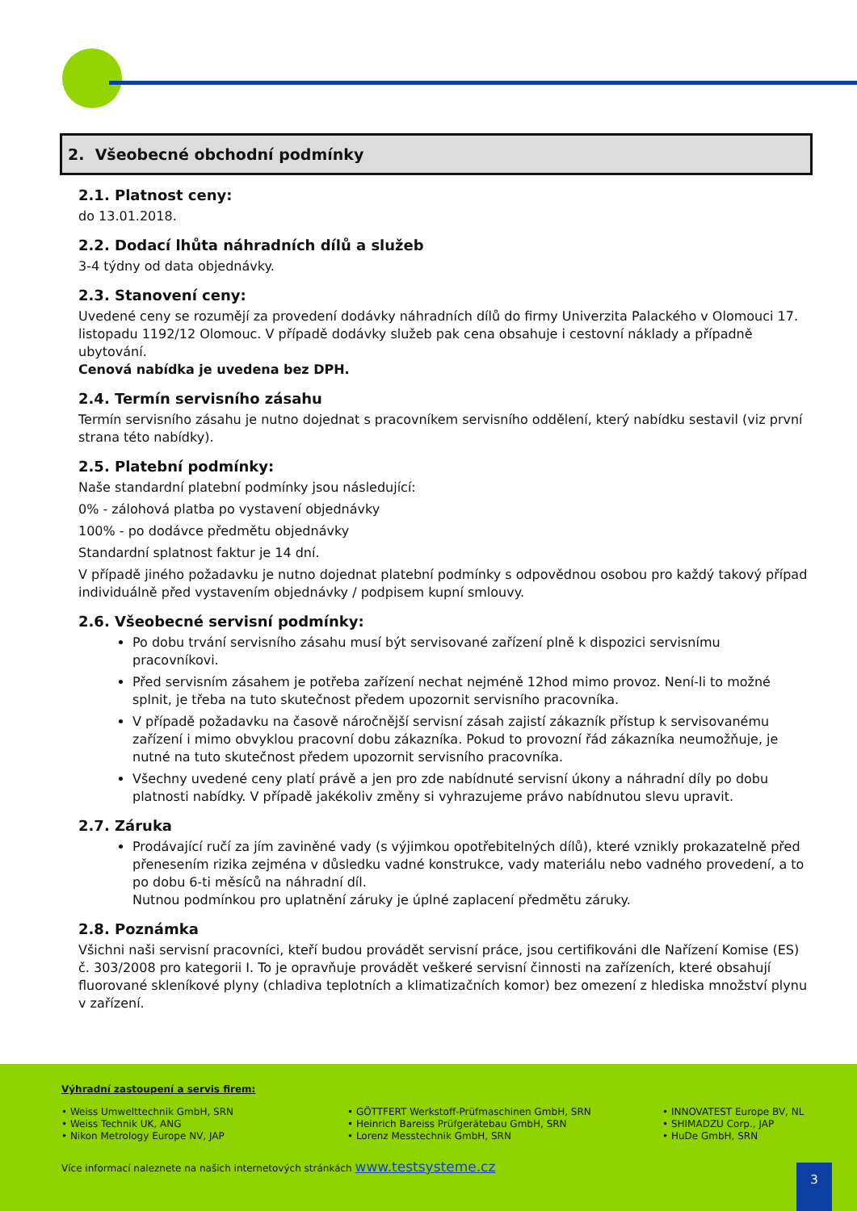2. Všeobecné obchodní podmínky
2.1. Platnost ceny:
do 13.01.2018.
2.2. Dodací lhůta náhradních dílů a služeb
3-4 týdny od data objednávky.
2.3. Stanovení ceny:
Uvedené ceny se rozumějí za provedení dodávky náhradních dílů do firmy Univerzita Palackého v Olomouci 17. listopadu 1192/12 Olomouc. V případě dodávky služeb pak cena obsahuje i cestovní náklady a případně ubytování.
Cenová nabídka je uvedena bez DPH.
2.4. Termín servisního zásahu
Termín servisního zásahu je nutno dojednat s pracovníkem servisního oddělení, který nabídku sestavil (viz první strana této nabídky).
2.5. Platební podmínky:
Naše standardní platební podmínky jsou následující:
0% - zálohová platba po vystavení objednávky
100% - po dodávce předmětu objednávky
Standardní splatnost faktur je 14 dní.
V případě jiného požadavku je nutno dojednat platební podmínky s odpovědnou osobou pro každý takový případ individuálně před vystavením objednávky / podpisem kupní smlouvy.
2.6. Všeobecné servisní podmínky:
Po dobu trvání servisního zásahu musí být servisované zařízení plně k dispozici servisnímu pracovníkovi.
Před servisním zásahem je potřeba zařízení nechat nejméně 12hod mimo provoz. Není-li to možné splnit, je třeba na tuto skutečnost předem upozornit servisního pracovníka.
V případě požadavku na časově náročnější servisní zásah zajistí zákazník přístup k servisovanému zařízení i mimo obvyklou pracovní dobu zákazníka. Pokud to provozní řád zákazníka neumožňuje, je nutné na tuto skutečnost předem upozornit servisního pracovníka.
Všechny uvedené ceny platí právě a jen pro zde nabídnuté servisní úkony a náhradní díly po dobu platnosti nabídky. V případě jakékoliv změny si vyhrazujeme právo nabídnutou slevu upravit.
2.7. Záruka
Prodávající ručí za jím zaviněné vady (s výjimkou opotřebitelných dílů), které vznikly prokazatelně před přenesením rizika zejména v důsledku vadné konstrukce, vady materiálu nebo vadného provedení, a to po dobu 6-ti měsíců na náhradní díl.
Nutnou podmínkou pro uplatnění záruky je úplné zaplacení předmětu záruky.
2.8. Poznámka
Všichni naši servisní pracovníci, kteří budou provádět servisní práce, jsou certifikováni dle Nařízení Komise (ES) č. 303/2008 pro kategorii I. To je opravňuje provádět veškeré servisní činnosti na zařízeních, které obsahují fluorované skleníkové plyny (chladiva teplotních a klimatizačních komor) bez omezení z hlediska množství plynu v zařízení.
Výhradní zastoupení a servis firem:
• Weiss Umwelttechnik GmbH, SRN
• Weiss Technik UK, ANG
• Nikon Metrology Europe NV, JAP
• GÖTTFERT Werkstoff-Prüfmaschinen GmbH, SRN
• Heinrich Bareiss Prüfgerätebau GmbH, SRN
• Lorenz Messtechnik GmbH, SRN
• INNOVATEST Europe BV, NL
• SHIMADZU Corp., JAP
• HuDe GmbH, SRN
Více informací naleznete na našich internetových stránkách www.testsysteme.cz
3